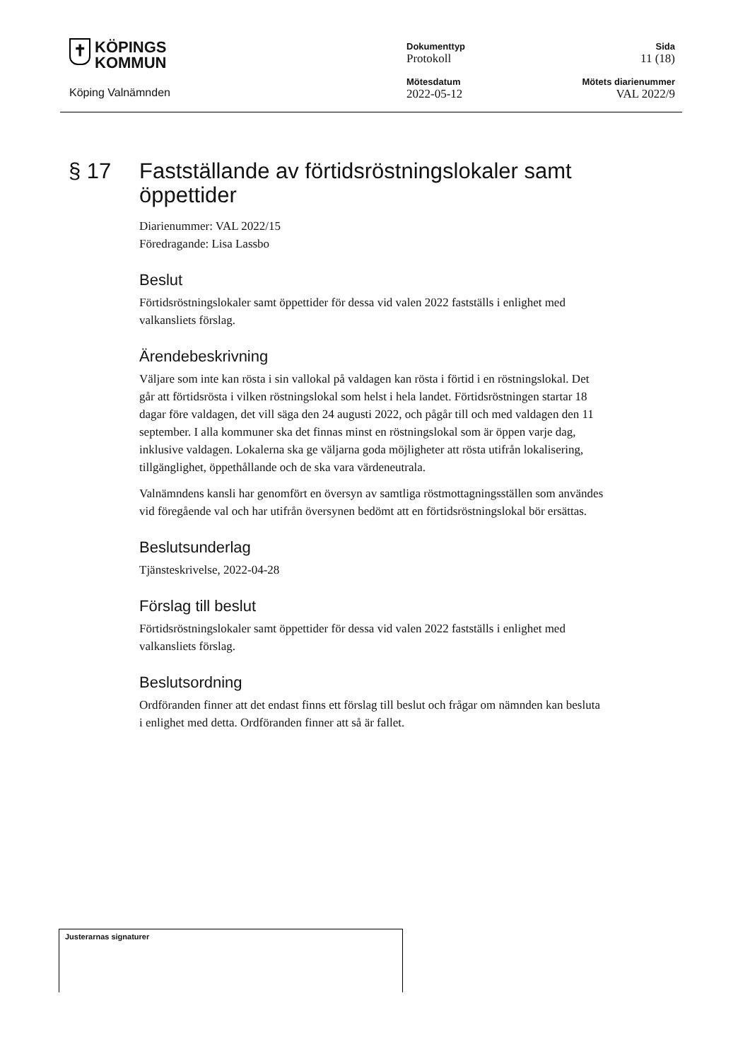✝ KÖPINGS
KOMMUN
Köping Valnämnden
Dokumenttyp
Protokoll
Mötesdatum
2022-05-12
Sida
11 (18)
Mötets diarienummer
VAL 2022/9
§ 17 Fastställande av förtidsröstningslokaler samt öppettider
Diarienummer: VAL 2022/15
Föredragande: Lisa Lassbo
Beslut
Förtidsröstningslokaler samt öppettider för dessa vid valen 2022 fastställs i enlighet med valkansliets förslag.
Ärendebeskrivning
Väljare som inte kan rösta i sin vallokal på valdagen kan rösta i förtid i en röstningslokal. Det går att förtidsrösta i vilken röstningslokal som helst i hela landet. Förtidsröstningen startar 18 dagar före valdagen, det vill säga den 24 augusti 2022, och pågår till och med valdagen den 11 september. I alla kommuner ska det finnas minst en röstningslokal som är öppen varje dag, inklusive valdagen. Lokalerna ska ge väljarna goda möjligheter att rösta utifrån lokalisering, tillgänglighet, öppethållande och de ska vara värdeneutrala.
Valnämndens kansli har genomfört en översyn av samtliga röstmottagningsställen som användes vid föregående val och har utifrån översynen bedömt att en förtidsröstningslokal bör ersättas.
Beslutsunderlag
Tjänsteskrivelse, 2022-04-28
Förslag till beslut
Förtidsröstningslokaler samt öppettider för dessa vid valen 2022 fastställs i enlighet med valkansliets förslag.
Beslutsordning
Ordföranden finner att det endast finns ett förslag till beslut och frågar om nämnden kan besluta i enlighet med detta. Ordföranden finner att så är fallet.
Justerarnas signaturer